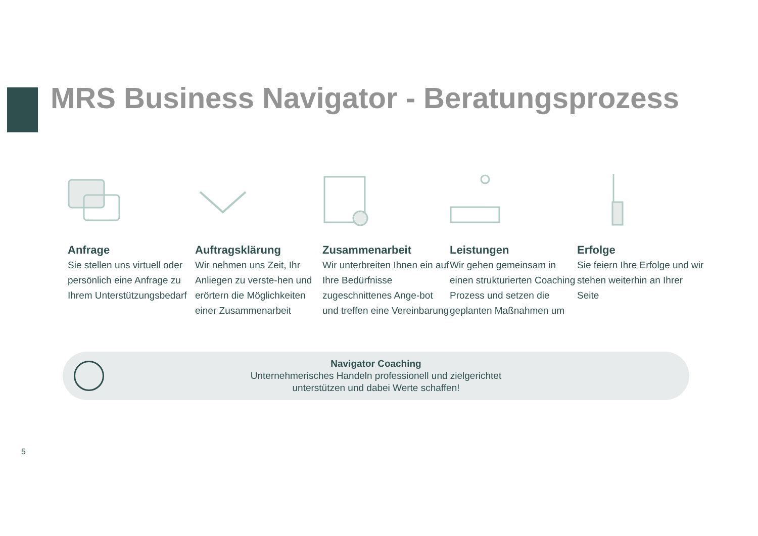MRS Business Navigator - Beratungsprozess
Anfrage
Sie stellen uns virtuell oder persönlich eine Anfrage zu Ihrem Unterstützungsbedarf
Auftragsklärung
Wir nehmen uns Zeit, Ihr Anliegen zu verste-hen und erörtern die Möglichkeiten einer Zusammenarbeit
Zusammenarbeit
Wir unterbreiten Ihnen ein auf Ihre Bedürfnisse zugeschnittenes Ange-bot und treffen eine Vereinbarung
Leistungen
Wir gehen gemeinsam in einen strukturierten Coaching Prozess und setzen die geplanten Maßnahmen um
Erfolge
Sie feiern Ihre Erfolge und wir stehen weiterhin an Ihrer Seite
Navigator Coaching
Unternehmerisches Handeln professionell und zielgerichtet
unterstützen und dabei Werte schaffen!
5